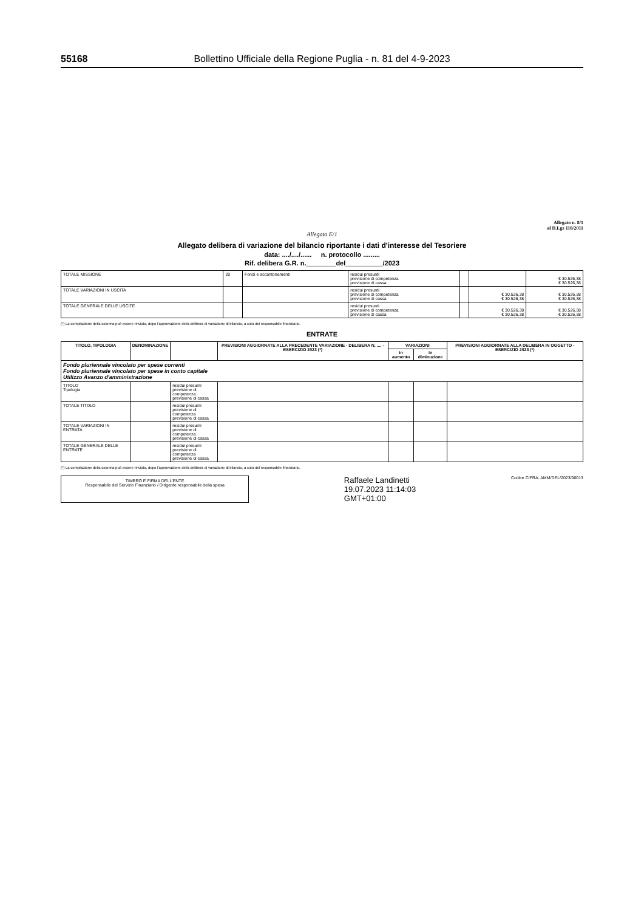55168 Bollettino Ufficiale della Regione Puglia - n. 81 del 4-9-2023
Allegato n. 8/1
al D.Lgs 118/2011
Allegato E/1
Allegato delibera di variazione del bilancio riportante i dati d'interesse del Tesoriere
data: ..../..../...... n. protocollo .........
Rif. delibera G.R. n.________del__________/2023
| TOTALE MISSIONE | 20 | Fondi e accantonamenti | residui presunti previsione di competenza previsione di cassa | | | € 30.526,38 € 30.526,38 |
| TOTALE VARIAZIONI IN USCITA | | | residui presunti previsione di competenza previsione di cassa | | € 30.526,38 € 30.526,38 | € 30.526,38 € 30.526,38 |
| TOTALE GENERALE DELLE USCITE | | | residui presunti previsione di competenza previsione di cassa | | € 30.526,38 € 30.526,38 | € 30.526,38 € 30.526,38 |
(*) La compilazione della colonna può essere rinviata, dopo l'approvazione della delibera di variazione di bilancio, a cura del responsabile finanziario.
ENTRATE
| TITOLO, TIPOLOGIA | DENOMINAZIONE | | PREVISIONI AGGIORNATE ALLA PRECEDENTE VARIAZIONE - DELIBERA N. .... - ESERCIZIO 2023 (*) | VARIAZIONI | | PREVISIONI AGGIORNATE ALLA DELIBERA IN OGGETTO - ESERCIZIO 2023 (*) |
| --- | --- | --- | --- | --- | --- | --- |
| | | | | in aumento | in diminuzione | |
| Fondo pluriennale vincolato per spese correnti Fondo pluriennale vincolato per spese in conto capitale Utilizzo Avanzo d'amministrazione | | | | | | |
| TITOLO Tipologia | | residui presunti previsione di competenza previsione di cassa | | | | |
| TOTALE TITOLO | | residui presunti previsione di competenza previsione di cassa | | | | |
| TOTALE VARIAZIONI IN ENTRATA | | residui presunti previsione di competenza previsione di cassa | | | | |
| TOTALE GENERALE DELLE ENTRATE | | residui presunti previsione di competenza previsione di cassa | | | | |
(*) La compilazione della colonna può essere rinviata, dopo l'approvazione della delibera di variazione di bilancio, a cura del responsabile finanziario.
TIMBRO E FIRMA DELL'ENTE
Responsabile del Servizio Finanziario / Dirigente responsabile della spesa
Raffaele Landinetti
19.07.2023 11:14:03
GMT+01:00
Codice CIFRA: AMM/DEL/2023/00013